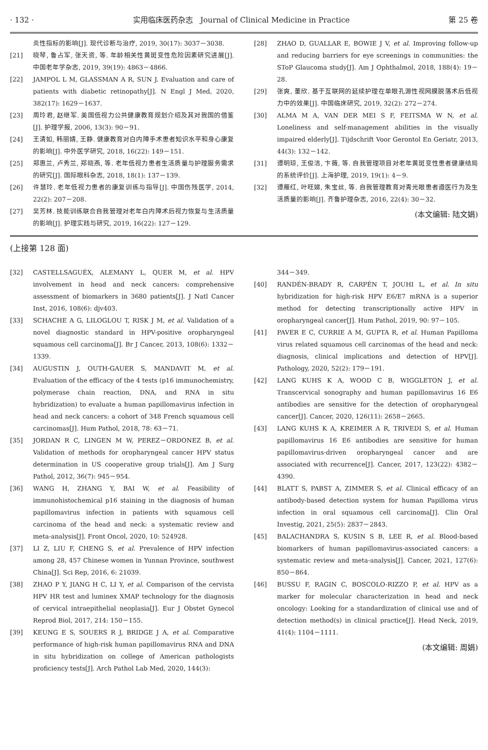· 132 · 实用临床医药杂志　Journal of Clinical Medicine in Practice 第 25 卷
炎性指标的影响[J]. 现代诊断与治疗, 2019, 30(17): 3037－3038.
[21] 晓琴, 鲁占军, 张天资, 等. 年龄相关性黄斑变性危险因素研究进展[J]. 中国老年学杂志, 2019, 39(19): 4863－4866.
[22] JAMPOL L M, GLASSMAN A R, SUN J. Evaluation and care of patients with diabetic retinopathy[J]. N Engl J Med, 2020, 382(17): 1629－1637.
[23] 周玲君, 赵继军. 美国低视力公共健康教育规划介绍及其对我国的借鉴[J]. 护理学报, 2006, 13(3): 90－91.
[24] 王清如, 韩丽婧, 王静. 健康教育对白内障手术患者知识水平和身心康复的影响[J]. 中外医学研究, 2018, 16(22): 149－151.
[25] 郑惠兰, 卢秀兰, 郑晓燕, 等. 老年低视力患者生活质量与护理服务需求的研究[J]. 国际眼科杂志, 2018, 18(1): 137－139.
[26] 许慧玲. 老年低视力患者的康复训练与指导[J]. 中国伤残医学, 2014, 22(2): 207－208.
[27] 吴芳林. 技能训练联合自我管理对老年白内障术后视力恢复与生活质量的影响[J]. 护理实践与研究, 2019, 16(22): 127－129.
[28] ZHAO D, GUALLAR E, BOWIE J V, et al. Improving follow-up and reducing barriers for eye screenings in communities: the SToP Glaucoma study[J]. Am J Ophthalmol, 2018, 188(4): 19－28.
[29] 张爽, 董欣. 基于互联网的延续护理在单眼孔源性视网膜脱落术后低视力中的效果[J]. 中国临床研究, 2019, 32(2): 272－274.
[30] ALMA M A, VAN DER MEI S F, FEITSMA W N, et al. Loneliness and self-management abilities in the visually impaired elderly[J]. Tijdschrift Voor Gerontol En Geriatr, 2013, 44(3): 132－142.
[31] 谭明琼, 王俊洁, 卞薇, 等. 自我管理项目对老年黄斑变性患者健康结局的系统评价[J]. 上海护理, 2019, 19(1): 4－9.
[32] 谭雁红, 叶旺娣, 朱宝丝, 等. 自我管理教育对青光眼患者遵医行为及生活质量的影响[J]. 齐鲁护理杂志, 2016, 22(4): 30－32.
(本文编辑: 陆文娟)
(上接第 128 面)
[32] CASTELLSAGUÉX, ALEMANY L, QUER M, et al. HPV involvement in head and neck cancers: comprehensive assessment of biomarkers in 3680 patients[J]. J Natl Cancer Inst, 2016, 108(6): djv403.
[33] SCHACHE A G, LILOGLOU T, RISK J M, et al. Validation of a novel diagnostic standard in HPV-positive oropharyngeal squamous cell carcinoma[J]. Br J Cancer, 2013, 108(6): 1332－1339.
[34] AUGUSTIN J, OUTH-GAUER S, MANDAVIT M, et al. Evaluation of the efficacy of the 4 tests (p16 immunochemistry, polymerase chain reaction, DNA, and RNA in situ hybridization) to evaluate a human papillomavirus infection in head and neck cancers: a cohort of 348 French squamous cell carcinomas[J]. Hum Pathol, 2018, 78: 63－71.
[35] JORDAN R C, LINGEN M W, PEREZ－ORDONEZ B, et al. Validation of methods for oropharyngeal cancer HPV status determination in US cooperative group trials[J]. Am J Surg Pathol, 2012, 36(7): 945－954.
[36] WANG H, ZHANG Y, BAI W, et al. Feasibility of immunohistochemical p16 staining in the diagnosis of human papillomavirus infection in patients with squamous cell carcinoma of the head and neck: a systematic review and meta-analysis[J]. Front Oncol, 2020, 10: 524928.
[37] LI Z, LIU F, CHENG S, et al. Prevalence of HPV infection among 28, 457 Chinese women in Yunnan Province, southwest China[J]. Sci Rep, 2016, 6: 21039.
[38] ZHAO P Y, JIANG H C, LI Y, et al. Comparison of the cervista HPV HR test and luminex XMAP technology for the diagnosis of cervical intraepithelial neoplasia[J]. Eur J Obstet Gynecol Reprod Biol, 2017, 214: 150－155.
[39] KEUNG E S, SOUERS R J, BRIDGE J A, et al. Comparative performance of high-risk human papillomavirus RNA and DNA in situ hybridization on college of American pathologists proficiency tests[J]. Arch Pathol Lab Med, 2020, 144(3):
344－349.
[40] RANDÉN-BRADY R, CARPÉN T, JOUHI L, et al. In situ hybridization for high-risk HPV E6/E7 mRNA is a superior method for detecting transcriptionally active HPV in oropharyngeal cancer[J]. Hum Pathol, 2019, 90: 97－105.
[41] PAVER E C, CURRIE A M, GUPTA R, et al. Human Papilloma virus related squamous cell carcinomas of the head and neck: diagnosis, clinical implications and detection of HPV[J]. Pathology, 2020, 52(2): 179－191.
[42] LANG KUHS K A, WOOD C B, WIGGLETON J, et al. Transcervical sonography and human papillomavirus 16 E6 antibodies are sensitive for the detection of oropharyngeal cancer[J]. Cancer, 2020, 126(11): 2658－2665.
[43] LANG KUHS K A, KREIMER A R, TRIVEDI S, et al. Human papillomavirus 16 E6 antibodies are sensitive for human papillomavirus-driven oropharyngeal cancer and are associated with recurrence[J]. Cancer, 2017, 123(22): 4382－4390.
[44] BLATT S, PABST A, ZIMMER S, et al. Clinical efficacy of an antibody-based detection system for human Papilloma virus infection in oral squamous cell carcinoma[J]. Clin Oral Investig, 2021, 25(5): 2837－2843.
[45] BALACHANDRA S, KUSIN S B, LEE R, et al. Blood-based biomarkers of human papillomavirus-associated cancers: a systematic review and meta-analysis[J]. Cancer, 2021, 127(6): 850－864.
[46] BUSSU F, RAGIN C, BOSCOLO-RIZZO P, et al. HPV as a marker for molecular characterization in head and neck oncology: Looking for a standardization of clinical use and of detection method(s) in clinical practice[J]. Head Neck, 2019, 41(4): 1104－1111.
(本文编辑: 周娟)